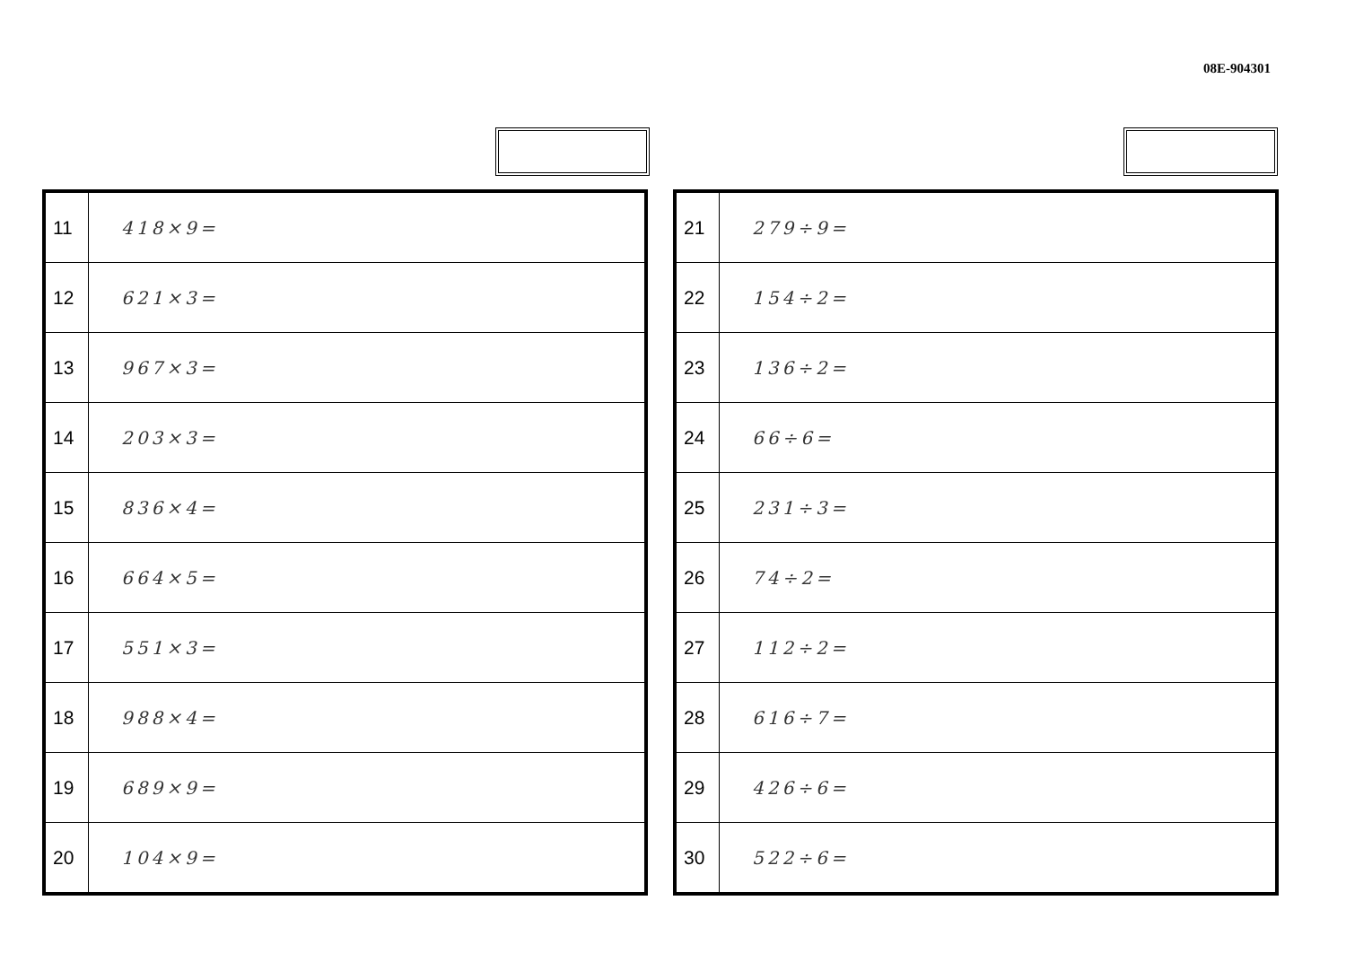08E-904301
| 11 | 418×9= |
| 12 | 621×3= |
| 13 | 967×3= |
| 14 | 203×3= |
| 15 | 836×4= |
| 16 | 664×5= |
| 17 | 551×3= |
| 18 | 988×4= |
| 19 | 689×9= |
| 20 | 104×9= |
| 21 | 279÷9= |
| 22 | 154÷2= |
| 23 | 136÷2= |
| 24 | 66÷6= |
| 25 | 231÷3= |
| 26 | 74÷2= |
| 27 | 112÷2= |
| 28 | 616÷7= |
| 29 | 426÷6= |
| 30 | 522÷6= |